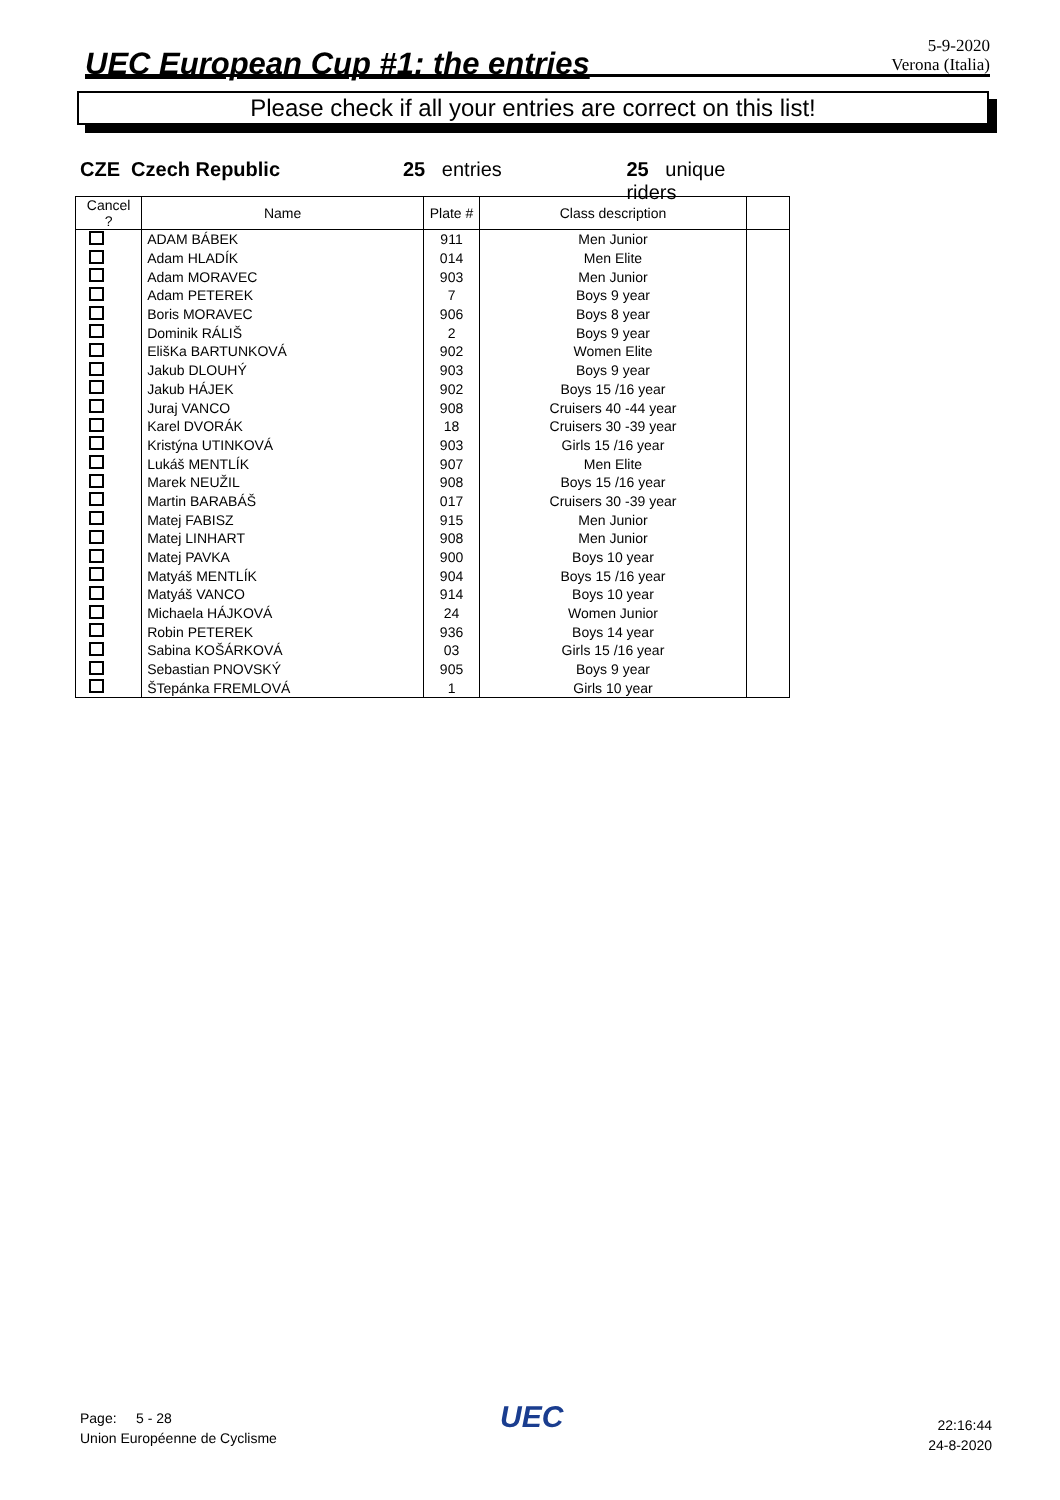UEC European Cup #1: the entries
5-9-2020
Verona (Italia)
Please check if all your entries are correct on this list!
CZE Czech Republic 25 entries 25 unique riders
| Cancel ? | Name | Plate # | Class description | |
| --- | --- | --- | --- | --- |
| | ADAM BÁBEK | 911 | Men Junior | |
| | Adam HLADÍK | 014 | Men Elite | |
| | Adam MORAVEC | 903 | Men Junior | |
| | Adam PETEREK | 7 | Boys 9 year | |
| | Boris MORAVEC | 906 | Boys 8 year | |
| | Dominik RÁLIŠ | 2 | Boys 9 year | |
| | ElišKa BARTUNKOVÁ | 902 | Women Elite | |
| | Jakub DLOUHÝ | 903 | Boys 9 year | |
| | Jakub HÁJEK | 902 | Boys 15 /16 year | |
| | Juraj VANCO | 908 | Cruisers 40 -44 year | |
| | Karel DVORÁK | 18 | Cruisers 30 -39 year | |
| | Kristýna UTINKOVÁ | 903 | Girls 15 /16 year | |
| | Lukáš MENTLÍK | 907 | Men Elite | |
| | Marek NEUŽIL | 908 | Boys 15 /16 year | |
| | Martin BARABÁŠ | 017 | Cruisers 30 -39 year | |
| | Matej FABISZ | 915 | Men Junior | |
| | Matej LINHART | 908 | Men Junior | |
| | Matej PAVKA | 900 | Boys 10 year | |
| | Matyáš MENTLÍK | 904 | Boys 15 /16 year | |
| | Matyáš VANCO | 914 | Boys 10 year | |
| | Michaela HÁJKOVÁ | 24 | Women Junior | |
| | Robin PETEREK | 936 | Boys 14 year | |
| | Sabina KOŠÁRKOVÁ | 03 | Girls 15 /16 year | |
| | Sebastian PNOVSKÝ | 905 | Boys 9 year | |
| | ŠTepánka FREMLOVÁ | 1 | Girls 10 year | |
Page: 5 - 28
Union Européenne de Cyclisme
UEC
22:16:44
24-8-2020